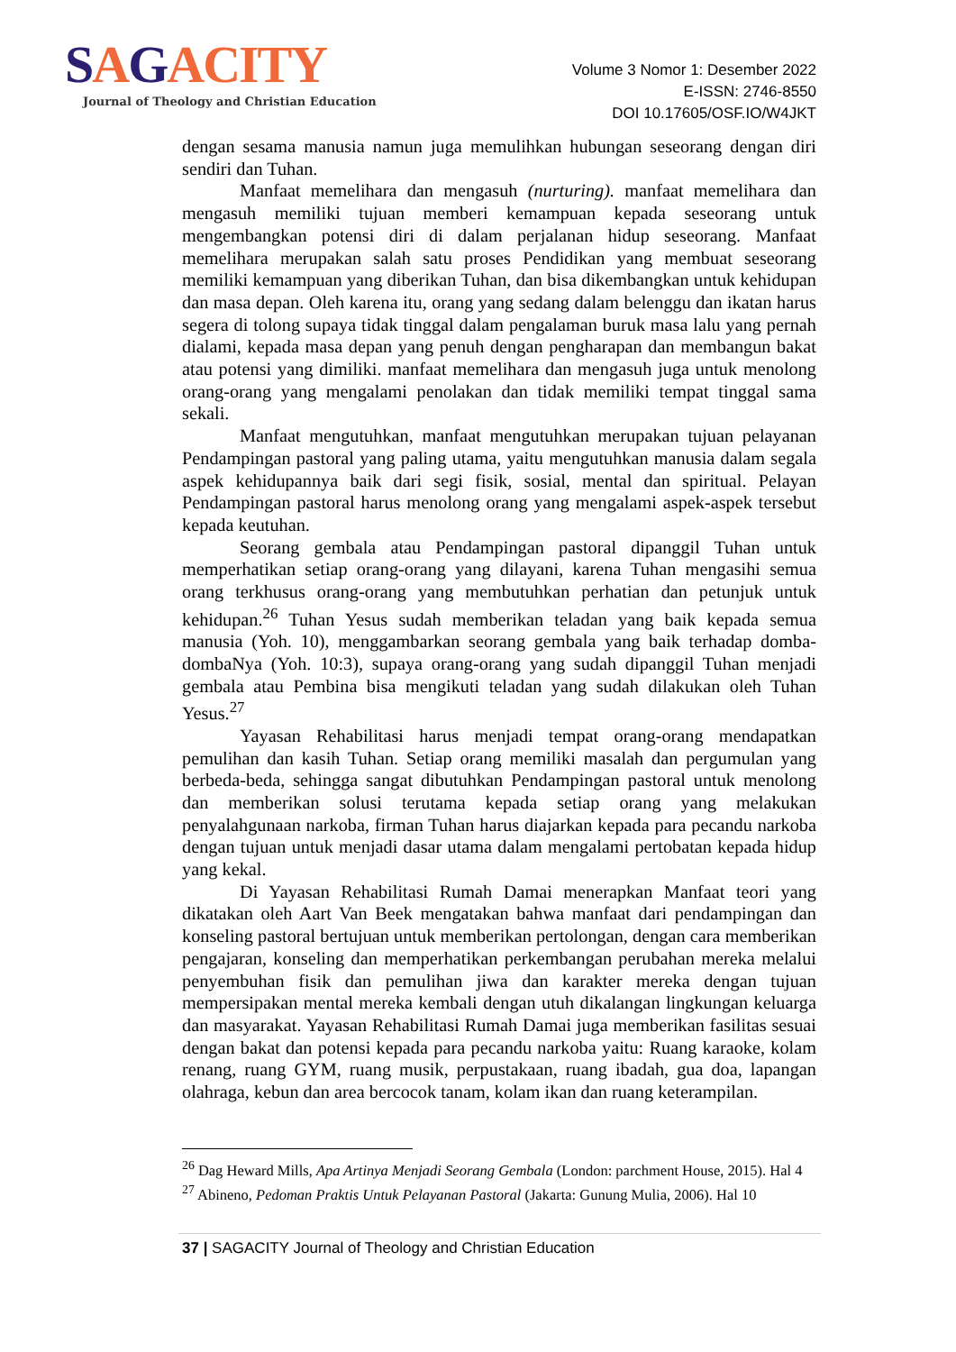SAGACITY
Journal of Theology and Christian Education
Volume 3 Nomor 1: Desember 2022
E-ISSN: 2746-8550
DOI 10.17605/OSF.IO/W4JKT
dengan sesama manusia namun juga memulihkan hubungan seseorang dengan diri sendiri dan Tuhan.
Manfaat memelihara dan mengasuh (nurturing). manfaat memelihara dan mengasuh memiliki tujuan memberi kemampuan kepada seseorang untuk mengembangkan potensi diri di dalam perjalanan hidup seseorang. Manfaat memelihara merupakan salah satu proses Pendidikan yang membuat seseorang memiliki kemampuan yang diberikan Tuhan, dan bisa dikembangkan untuk kehidupan dan masa depan. Oleh karena itu, orang yang sedang dalam belenggu dan ikatan harus segera di tolong supaya tidak tinggal dalam pengalaman buruk masa lalu yang pernah dialami, kepada masa depan yang penuh dengan pengharapan dan membangun bakat atau potensi yang dimiliki. manfaat memelihara dan mengasuh juga untuk menolong orang-orang yang mengalami penolakan dan tidak memiliki tempat tinggal sama sekali.
Manfaat mengutuhkan, manfaat mengutuhkan merupakan tujuan pelayanan Pendampingan pastoral yang paling utama, yaitu mengutuhkan manusia dalam segala aspek kehidupannya baik dari segi fisik, sosial, mental dan spiritual. Pelayan Pendampingan pastoral harus menolong orang yang mengalami aspek-aspek tersebut kepada keutuhan.
Seorang gembala atau Pendampingan pastoral dipanggil Tuhan untuk memperhatikan setiap orang-orang yang dilayani, karena Tuhan mengasihi semua orang terkhusus orang-orang yang membutuhkan perhatian dan petunjuk untuk kehidupan.<sup>26</sup> Tuhan Yesus sudah memberikan teladan yang baik kepada semua manusia (Yoh. 10), menggambarkan seorang gembala yang baik terhadap domba-dombaNya (Yoh. 10:3), supaya orang-orang yang sudah dipanggil Tuhan menjadi gembala atau Pembina bisa mengikuti teladan yang sudah dilakukan oleh Tuhan Yesus.<sup>27</sup>
Yayasan Rehabilitasi harus menjadi tempat orang-orang mendapatkan pemulihan dan kasih Tuhan. Setiap orang memiliki masalah dan pergumulan yang berbeda-beda, sehingga sangat dibutuhkan Pendampingan pastoral untuk menolong dan memberikan solusi terutama kepada setiap orang yang melakukan penyalahgunaan narkoba, firman Tuhan harus diajarkan kepada para pecandu narkoba dengan tujuan untuk menjadi dasar utama dalam mengalami pertobatan kepada hidup yang kekal.
Di Yayasan Rehabilitasi Rumah Damai menerapkan Manfaat teori yang dikatakan oleh Aart Van Beek mengatakan bahwa manfaat dari pendampingan dan konseling pastoral bertujuan untuk memberikan pertolongan, dengan cara memberikan pengajaran, konseling dan memperhatikan perkembangan perubahan mereka melalui penyembuhan fisik dan pemulihan jiwa dan karakter mereka dengan tujuan mempersipakan mental mereka kembali dengan utuh dikalangan lingkungan keluarga dan masyarakat. Yayasan Rehabilitasi Rumah Damai juga memberikan fasilitas sesuai dengan bakat dan potensi kepada para pecandu narkoba yaitu: Ruang karaoke, kolam renang, ruang GYM, ruang musik, perpustakaan, ruang ibadah, gua doa, lapangan olahraga, kebun dan area bercocok tanam, kolam ikan dan ruang keterampilan.
<sup>26</sup> Dag Heward Mills, Apa Artinya Menjadi Seorang Gembala (London: parchment House, 2015). Hal 4
<sup>27</sup> Abineno, Pedoman Praktis Untuk Pelayanan Pastoral (Jakarta: Gunung Mulia, 2006). Hal 10
37 | SAGACITY Journal of Theology and Christian Education